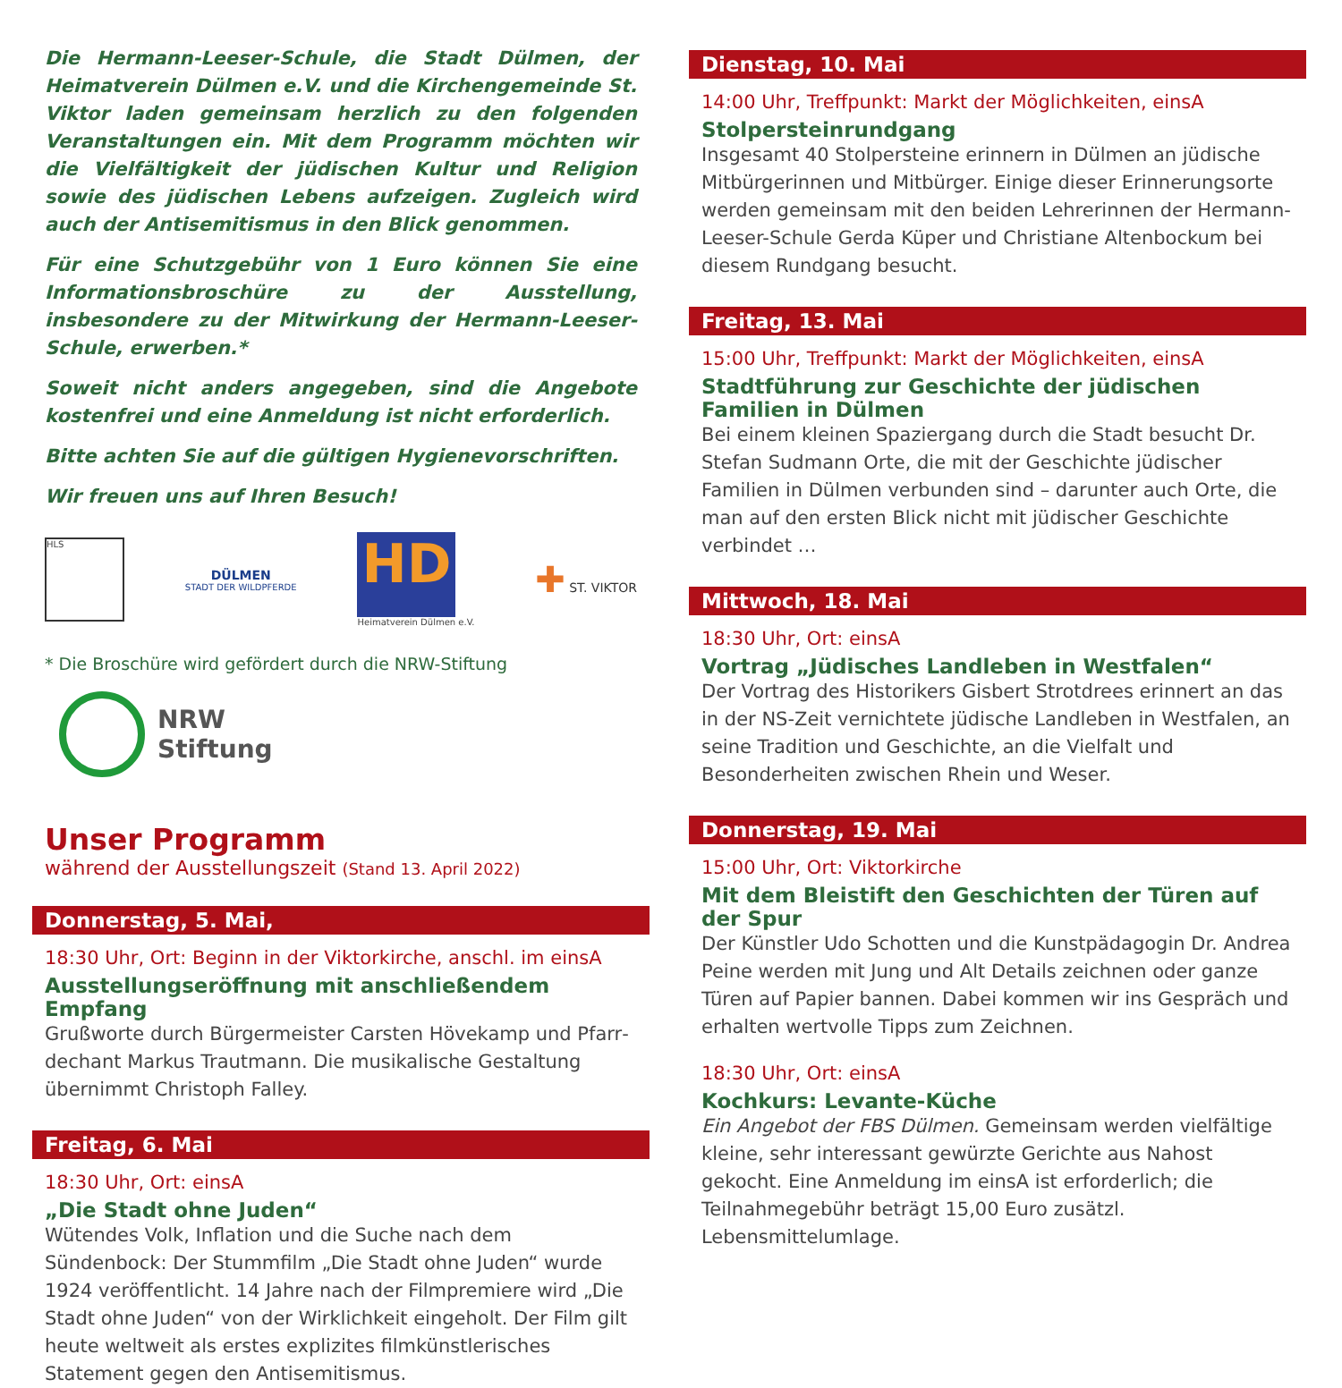Die Hermann-Leeser-Schule, die Stadt Dülmen, der Heimat­verein Dülmen e.V. und die Kirchengemeinde St. Viktor laden gemeinsam herzlich zu den folgenden Veranstaltungen ein. Mit dem Programm möchten wir die Vielfältigkeit der jüdischen Kul­tur und Religion sowie des jüdischen Lebens aufzeigen. Zugleich wird auch der Antisemitismus in den Blick genommen.
Für eine Schutzgebühr von 1 Euro können Sie eine Informations­broschüre zu der Ausstellung, insbesondere zu der Mitwirkung der Hermann-Leeser-Schule, erwerben.*
Soweit nicht anders angegeben, sind die Angebote kostenfrei und eine Anmeldung ist nicht erforderlich.
Bitte achten Sie auf die gültigen Hygienevorschriften.
Wir freuen uns auf Ihren Besuch!
HLS
DÜLMEN
STADT DER WILDPFERDE
HD
Heimatverein Dülmen e.V.
✚ ST. VIKTOR
* Die Broschüre wird gefördert durch die NRW-Stiftung
NRW
Stiftung
Unser Programm
während der Ausstellungszeit (Stand 13. April 2022)
Donnerstag, 5. Mai,
18:30 Uhr, Ort: Beginn in der Viktorkirche, anschl. im einsA
Ausstellungseröffnung mit anschließendem Empfang
Grußworte durch Bürgermeister Carsten Hövekamp und Pfarr­dechant Markus Trautmann. Die musikalische Gestaltung übernimmt Christoph Falley.
Freitag, 6. Mai
18:30 Uhr, Ort: einsA
„Die Stadt ohne Juden“
Wütendes Volk, Inflation und die Suche nach dem Sündenbock: Der Stummfilm „Die Stadt ohne Juden“ wurde 1924 veröffentlicht. 14 Jahre nach der Filmpremiere wird „Die Stadt ohne Juden“ von der Wirklichkeit eingeholt. Der Film gilt heute weltweit als erstes explizites filmkünstlerisches Statement gegen den Antisemitismus.
Dienstag, 10. Mai
14:00 Uhr, Treffpunkt: Markt der Möglichkeiten, einsA
Stolpersteinrundgang
Insgesamt 40 Stolpersteine erinnern in Dülmen an jüdische Mit­bürgerinnen und Mitbürger. Einige dieser Erinnerungsorte werden gemeinsam mit den beiden Lehrerinnen der Hermann-Leeser-Schule Gerda Küper und Christiane Altenbockum bei diesem Rundgang besucht.
Freitag, 13. Mai
15:00 Uhr, Treffpunkt: Markt der Möglichkeiten, einsA
Stadtführung zur Geschichte der jüdischen Familien in Dülmen
Bei einem kleinen Spaziergang durch die Stadt besucht Dr. Stefan Sudmann Orte, die mit der Geschichte jüdischer Familien in Dülmen verbunden sind – darunter auch Orte, die man auf den ersten Blick nicht mit jüdischer Geschichte verbindet …
Mittwoch, 18. Mai
18:30 Uhr, Ort: einsA
Vortrag „Jüdisches Landleben in Westfalen“
Der Vortrag des Historikers Gisbert Strotdrees erinnert an das in der NS-Zeit vernichtete jüdische Landleben in Westfalen, an seine Tradition und Geschichte, an die Vielfalt und Besonderheiten zwischen Rhein und Weser.
Donnerstag, 19. Mai
15:00 Uhr, Ort: Viktorkirche
Mit dem Bleistift den Geschichten der Türen auf der Spur
Der Künstler Udo Schotten und die Kunstpädagogin Dr. Andrea Peine werden mit Jung und Alt Details zeichnen oder ganze Türen auf Papier bannen. Dabei kommen wir ins Gespräch und erhalten wertvolle Tipps zum Zeichnen.
18:30 Uhr, Ort: einsA
Kochkurs: Levante-Küche
Ein Angebot der FBS Dülmen. Gemeinsam werden vielfältige kleine, sehr interessant gewürzte Gerichte aus Nahost gekocht. Eine An­meldung im einsA ist erforderlich; die Teilnahmegebühr beträgt 15,00 Euro zusätzl. Lebensmittelumlage.